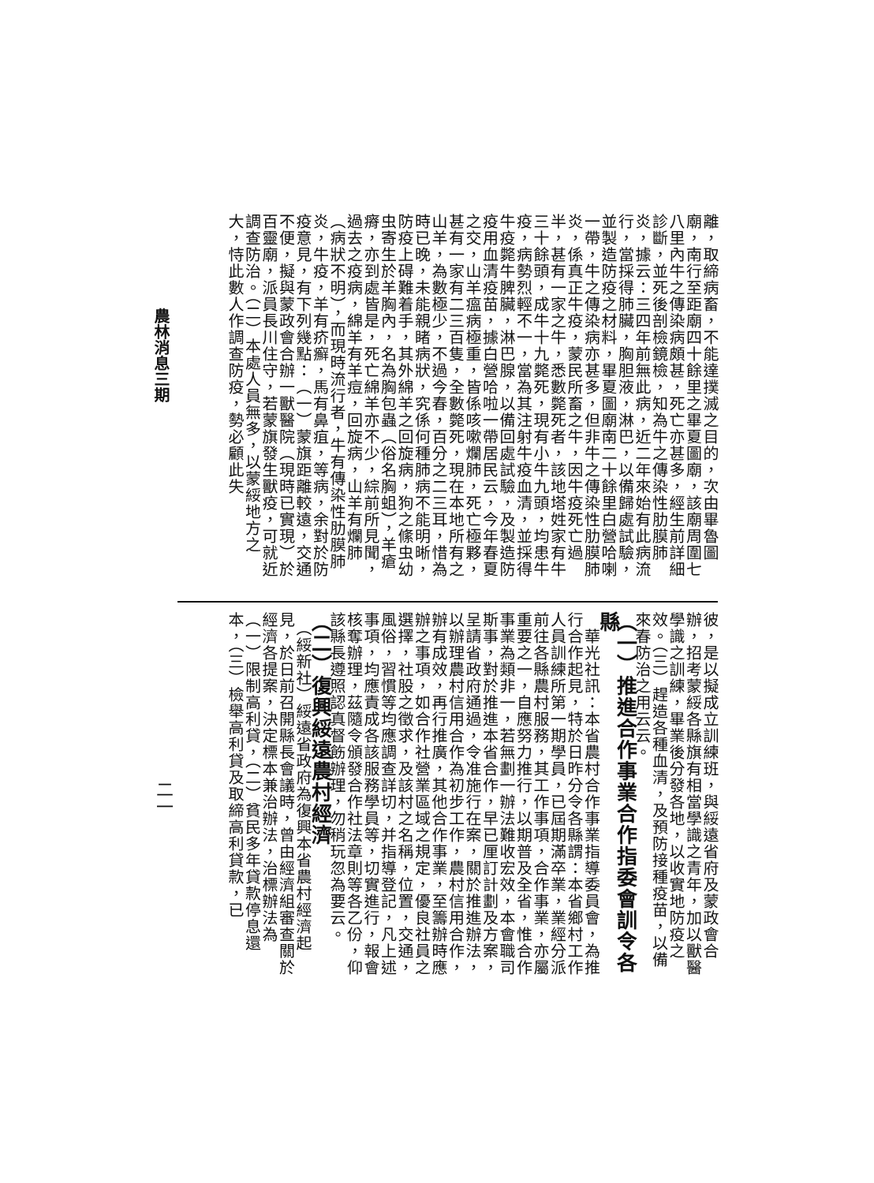離，取締病畜，不能達撲滅之目的，次由畢魯圖廟，南行至距廟四十餘里之畢夏圖廟，該廟周圍七八里內牛之傳染病頗甚，死亡亦甚多，經生前詳細診斷，並死後剖檢鏡檢，知為牛之傳染性肋膜肺炎，據云：三四年前無此病，近二年來始有此病流行，當採得肺臟，胸胆液，淋巴，以備歸處試驗，並製造防疫之材料，畢夏圖廟南二十餘里白營哈喇一帶，牛之傳染病亦甚多，但非牛之傳染性肋膜肺炎，係真正牛疫，蒙民所畜之牛，因牛疫死亡過半，甚有一家之牛，悉數斃死者，該地塔姓家有牛三十餘頭，成牛十九斃死，現有小牛九頭，均患牛疫，病勢烈輕不一，當為其注射牛疫血清，並採得牛疫斃牛脾臟，淋巴腺，以備回處試驗，及製造防疫用血清疫苗，據白營哈啦一帶居民云，今年春夏之交，山羊瘟病極重，皆係咳嗽爛肺，死亡極夥，甚有一家有二三百隻，全數斃死，現在本地所有之山羊，為數極少，不過今春，百分之二三耳，惜為時已晚，未能親睹病狀，究係何種肺病不能明晰，防疫上碍難着手，其外綿羊之回旋病，狗之絛虫幼虫寄生於羊胸內，名為胸包蟲（俗名胸蛆），羊瘡瘠，亦到處皆是，死亡綿羊亦不少，綜前所見聞，過去之疫病，綿羊有羊痘，回旋病，山羊有爛肺（病狀不明），而現時流行者，牛有傳染性肋膜肺炎，牛疫，羊有疥癬，馬有鼻疽，等病，余對於防疫意見，有下列幾點：（一）蒙旗距離較遠，交通不便，擬與蒙政會合辦一獸醫院（現時已實現）於百靈廟，派員長川住守，若蒙旗發生獸疫，可就近調查防治。（二）本處人員無多，以蒙綏地方之大，恃此數人作調查防疫，勢必顧此失
農林消息三期
彼，是以擬成立訓練班，與綏遠省府及蒙政會合辦，招考蒙綏各縣旗有相當學識之青年，加以獸醫學識之訓練，畢業後分發各地，以收實地防疫之效。（三）趕造各種血清，及預防接種疫苗，以備來春防治之用云云。
（一）推進合作事業合作指委會訓令各縣
　華光社訊：本省農村合作事業指導委員會，為推行合作起見，特於日昨分令各縣謂：本省鄉村工作人員訓練所第一期學員，已屆期滿卒業，業經分派前往各縣農村服務，其工作事項，合作事業，亦屬重要之一，自應努力推行，以期普及全省，惟合作事業為類非一，若無劃一辦法難收宏效，本會職司斯事，對於推進本省合作，早已厘訂計劃及方案，呈請省政府通過，令准施行在案，關於推進辦法，以辦理農村信用合作為初步工作，農村信用合作，辦有成效，再行推廣，其他合作事業，至籌辦時應辦之事項，如合作社營業區域之規定，優良社員之選擇，社股之徵求，及該村之名稱，位置，交通，風俗，習慣等均應調查詳切，并指導登記，凡上述事項，均應責成各該服務學員等，切實進行，報會核奪辦理，茲隨令頒發合作社法章則等各乙份，仰該縣長遵照認真督飭辦理，勿稍玩忽為要云。
（二）復興綏遠農村經濟
　（綏新社）綏遠省政府為復興本省農村經濟起見，於日前召開縣長會議時，曾由經濟組審查關於經濟各提案，決定標本兼治辦法，治標辦法為（一）限制高利貸，（二）貧民多年貸款停息還本，（三）檢舉高利貸及取締高利貸款，已
二一